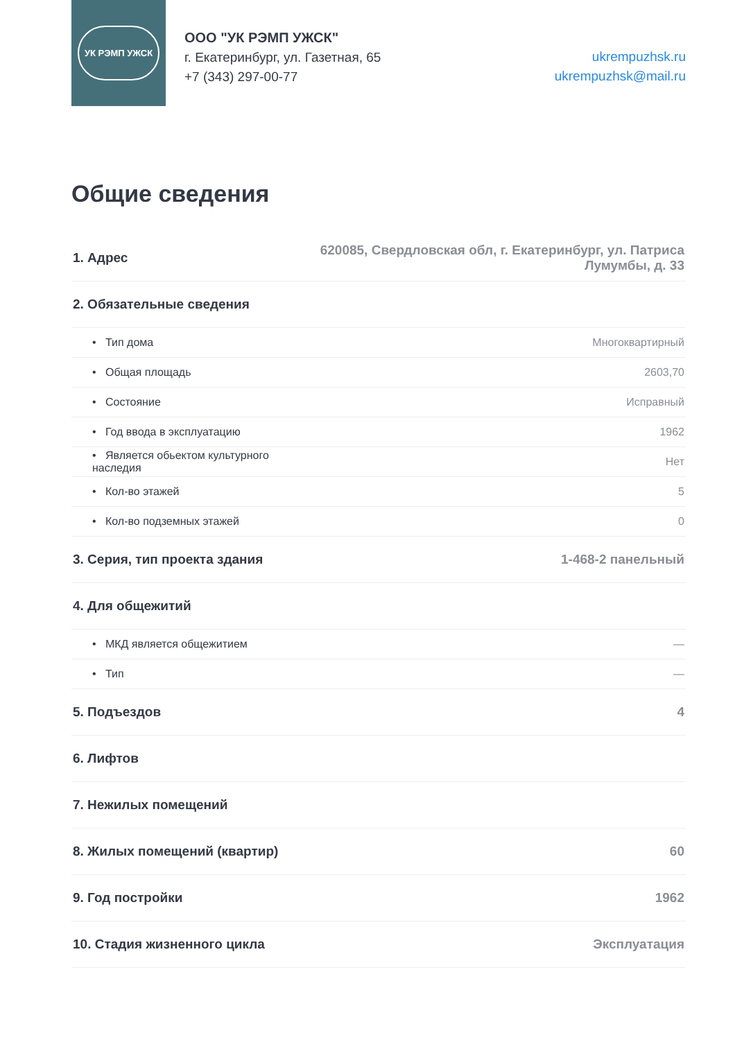УК РЭМП УЖСК
ООО "УК РЭМП УЖСК"
г. Екатеринбург, ул. Газетная, 65
+7 (343) 297-00-77
ukrempuzhsk.ru
ukrempuzhsk@mail.ru
Общие сведения
| 1. Адрес | 620085, Свердловская обл, г. Екатеринбург, ул. Патриса Лумумбы, д. 33 |
| 2. Обязательные сведения | |
| • Тип дома | Многоквартирный |
| • Общая площадь | 2603,70 |
| • Состояние | Исправный |
| • Год ввода в эксплуатацию | 1962 |
| • Является обьектом культурного наследия | Нет |
| • Кол-во этажей | 5 |
| • Кол-во подземных этажей | 0 |
| 3. Серия, тип проекта здания | 1-468-2 панельный |
| 4. Для общежитий | |
| • МКД является общежитием | — |
| • Тип | — |
| 5. Подъездов | 4 |
| 6. Лифтов | |
| 7. Нежилых помещений | |
| 8. Жилых помещений (квартир) | 60 |
| 9. Год постройки | 1962 |
| 10. Стадия жизненного цикла | Эксплуатация |